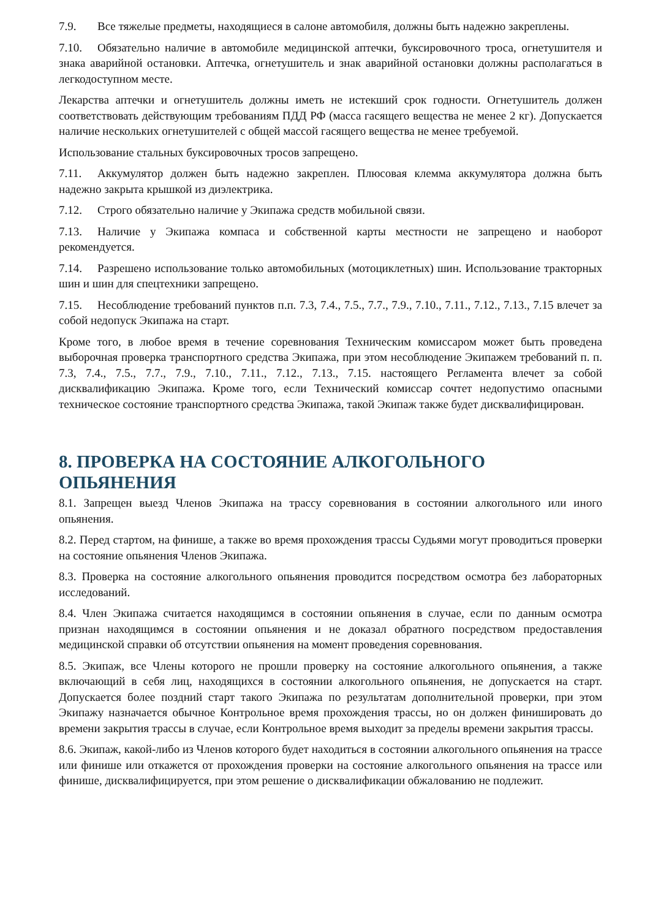7.9. Все тяжелые предметы, находящиеся в салоне автомобиля, должны быть надежно закреплены.
7.10. Обязательно наличие в автомобиле медицинской аптечки, буксировочного троса, огнетушителя и знака аварийной остановки. Аптечка, огнетушитель и знак аварийной остановки должны располагаться в легкодоступном месте.
Лекарства аптечки и огнетушитель должны иметь не истекший срок годности. Огнетушитель должен соответствовать действующим требованиям ПДД РФ (масса гасящего вещества не менее 2 кг). Допускается наличие нескольких огнетушителей с общей массой гасящего вещества не менее требуемой.
Использование стальных буксировочных тросов запрещено.
7.11. Аккумулятор должен быть надежно закреплен. Плюсовая клемма аккумулятора должна быть надежно закрыта крышкой из диэлектрика.
7.12. Строго обязательно наличие у Экипажа средств мобильной связи.
7.13. Наличие у Экипажа компаса и собственной карты местности не запрещено и наоборот рекомендуется.
7.14. Разрешено использование только автомобильных (мотоциклетных) шин. Использование тракторных шин и шин для спецтехники запрещено.
7.15. Несоблюдение требований пунктов п.п. 7.3, 7.4., 7.5., 7.7., 7.9., 7.10., 7.11., 7.12., 7.13., 7.15 влечет за собой недопуск Экипажа на старт.
Кроме того, в любое время в течение соревнования Техническим комиссаром может быть проведена выборочная проверка транспортного средства Экипажа, при этом несоблюдение Экипажем требований п. п. 7.3, 7.4., 7.5., 7.7., 7.9., 7.10., 7.11., 7.12., 7.13., 7.15. настоящего Регламента влечет за собой дисквалификацию Экипажа. Кроме того, если Технический комиссар сочтет недопустимо опасными техническое состояние транспортного средства Экипажа, такой Экипаж также будет дисквалифицирован.
8. ПРОВЕРКА НА СОСТОЯНИЕ АЛКОГОЛЬНОГО ОПЬЯНЕНИЯ
8.1. Запрещен выезд Членов Экипажа на трассу соревнования в состоянии алкогольного или иного опьянения.
8.2. Перед стартом, на финише, а также во время прохождения трассы Судьями могут проводиться проверки на состояние опьянения Членов Экипажа.
8.3. Проверка на состояние алкогольного опьянения проводится посредством осмотра без лабораторных исследований.
8.4. Член Экипажа считается находящимся в состоянии опьянения в случае, если по данным осмотра признан находящимся в состоянии опьянения и не доказал обратного посредством предоставления медицинской справки об отсутствии опьянения на момент проведения соревнования.
8.5. Экипаж, все Члены которого не прошли проверку на состояние алкогольного опьянения, а также включающий в себя лиц, находящихся в состоянии алкогольного опьянения, не допускается на старт. Допускается более поздний старт такого Экипажа по результатам дополнительной проверки, при этом Экипажу назначается обычное Контрольное время прохождения трассы, но он должен финишировать до времени закрытия трассы в случае, если Контрольное время выходит за пределы времени закрытия трассы.
8.6. Экипаж, какой-либо из Членов которого будет находиться в состоянии алкогольного опьянения на трассе или финише или откажется от прохождения проверки на состояние алкогольного опьянения на трассе или финише, дисквалифицируется, при этом решение о дисквалификации обжалованию не подлежит.